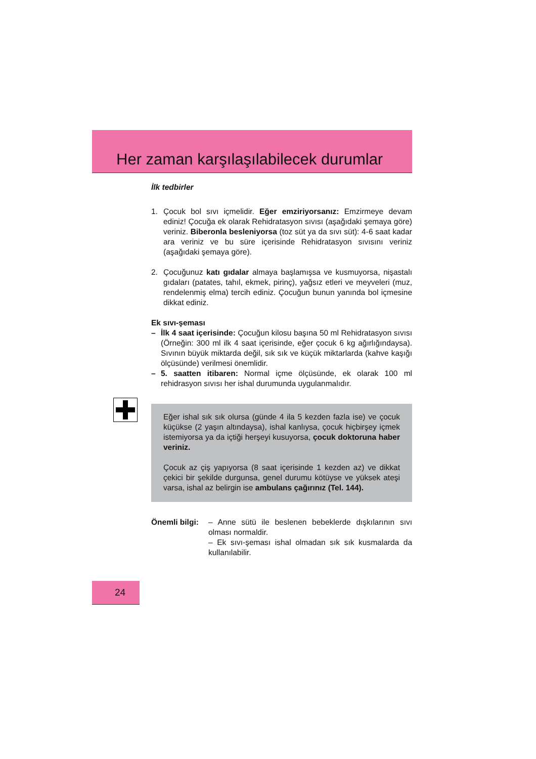Her zaman karşılaşılabilecek durumlar
İlk tedbirler
1. Çocuk bol sıvı içmelidir. Eğer emziriyorsanız: Emzirmeye devam ediniz! Çocuğa ek olarak Rehidratasyon sıvısı (aşağıdaki şemaya göre) veriniz. Biberonla besleniyorsa (toz süt ya da sıvı süt): 4-6 saat kadar ara veriniz ve bu süre içerisinde Rehidratasyon sıvısını veriniz (aşağıdaki şemaya göre).
2. Çocuğunuz katı gıdalar almaya başlamışsa ve kusmuyorsa, nişastalı gıdaları (patates, tahıl, ekmek, pirinç), yağsız etleri ve meyveleri (muz, rendelenmiş elma) tercih ediniz. Çocuğun bunun yanında bol içmesine dikkat ediniz.
Ek sıvı-şeması
– İlk 4 saat içerisinde: Çocuğun kilosu başına 50 ml Rehidratasyon sıvısı (Örneğin: 300 ml ilk 4 saat içerisinde, eğer çocuk 6 kg ağırlığındaysa). Sıvının büyük miktarda değil, sık sık ve küçük miktarlarda (kahve kaşığı ölçüsünde) verilmesi önemlidir.
– 5. saatten itibaren: Normal içme ölçüsünde, ek olarak 100 ml rehidrasyon sıvısı her ishal durumunda uygulanmalıdır.
Eğer ishal sık sık olursa (günde 4 ila 5 kezden fazla ise) ve çocuk küçükse (2 yaşın altındaysa), ishal kanlıysa, çocuk hiçbirşey içmek istemiyorsa ya da içtiği herşeyi kusuyorsa, çocuk doktoruna haber veriniz.
Çocuk az çiş yapıyorsa (8 saat içerisinde 1 kezden az) ve dikkat çekici bir şekilde durgunsa, genel durumu kötüyse ve yüksek ateşi varsa, ishal az belirgin ise ambulans çağırınız (Tel. 144).
Önemli bilgi:
– Anne sütü ile beslenen bebeklerde dışkılarının sıvı olması normaldir.
– Ek sıvı-şeması ishal olmadan sık sık kusmalarda da kullanılabilir.
24